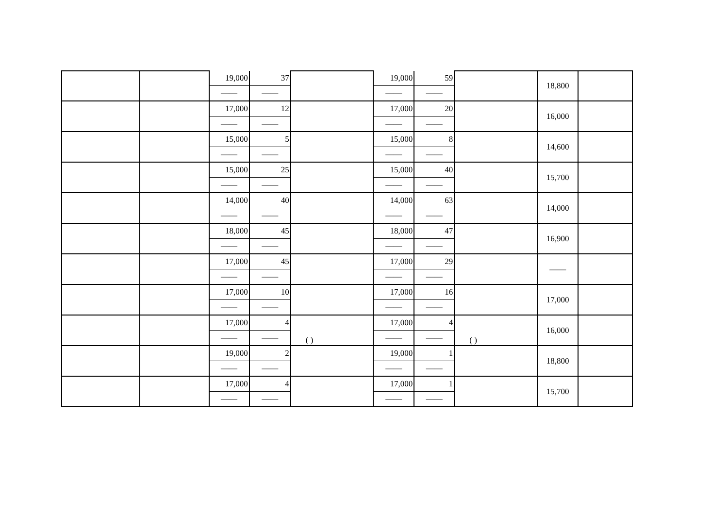| | | 19,000 | 37 | | 19,000 | 59 | | 18,800 | |
| | | —— | —— | | —— | —— | | | |
| | | 17,000 | 12 | | 17,000 | 20 | | 16,000 | |
| | | —— | —— | | —— | —— | | | |
| | | 15,000 | 5 | | 15,000 | 8 | | 14,600 | |
| | | —— | —— | | —— | —— | | | |
| | | 15,000 | 25 | | 15,000 | 40 | | 15,700 | |
| | | —— | —— | | —— | —— | | | |
| | | 14,000 | 40 | | 14,000 | 63 | | 14,000 | |
| | | —— | —— | | —— | —— | | | |
| | | 18,000 | 45 | | 18,000 | 47 | | 16,900 | |
| | | —— | —— | | —— | —— | | | |
| | | 17,000 | 45 | | 17,000 | 29 | | —— | |
| | | —— | —— | | —— | —— | | | |
| | | 17,000 | 10 | | 17,000 | 16 | | 17,000 | |
| | | —— | —— | | —— | —— | | | |
| | | 17,000 | 4 | ( ) | 17,000 | 4 | ( ) | 16,000 | |
| | | —— | —— | | —— | —— | | | |
| | | 19,000 | 2 | | 19,000 | 1 | | 18,800 | |
| | | —— | —— | | —— | —— | | | |
| | | 17,000 | 4 | | 17,000 | 1 | | 15,700 | |
| | | —— | —— | | —— | —— | | | |